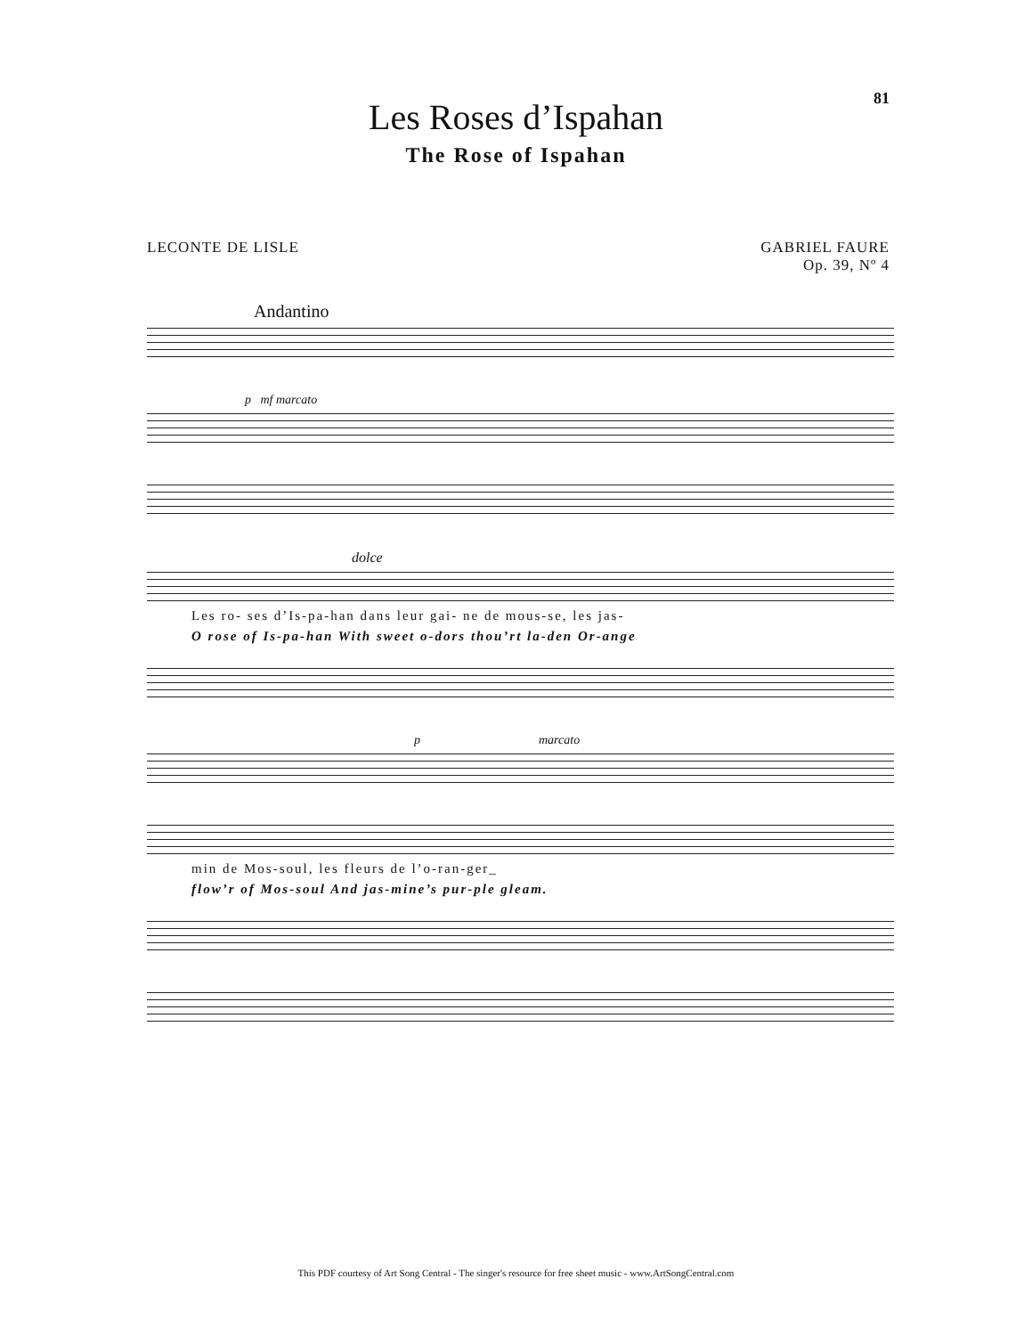81
Les Roses d’Ispahan
The Rose of Ispahan
LECONTE DE LISLE GABRIEL FAURE
Op. 39, Nº 4
Andantino
p mf marcato
dolce
Les ro- ses d’Is-pa-han dans leur gai- ne de mous-se, les jas-
O rose of Is-pa-han With sweet o-dors thou’rt la-den Or-ange
p marcato
min de Mos-soul, les fleurs de l’o-ran-ger_
flow’r of Mos-soul And jas-mine’s pur-ple gleam.
This PDF courtesy of Art Song Central - The singer's resource for free sheet music - www.ArtSongCentral.com